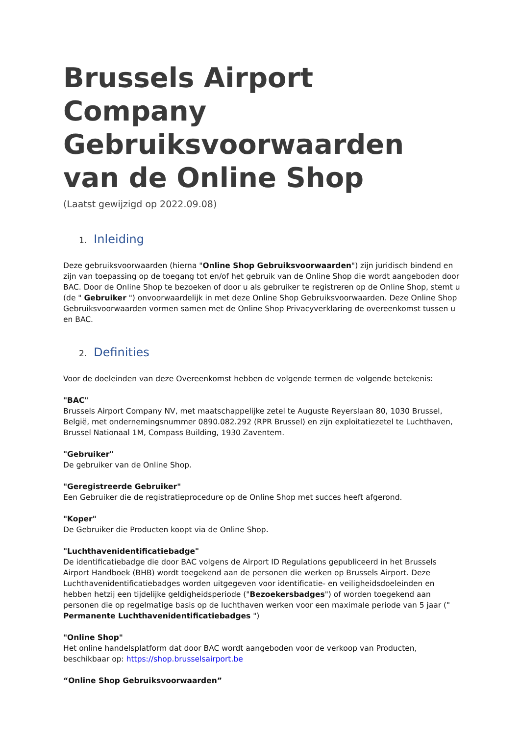Brussels Airport Company Gebruiksvoorwaarden van de Online Shop
(Laatst gewijzigd op 2022.09.08)
1. Inleiding
Deze gebruiksvoorwaarden (hierna "Online Shop Gebruiksvoorwaarden") zijn juridisch bindend en zijn van toepassing op de toegang tot en/of het gebruik van de Online Shop die wordt aangeboden door BAC. Door de Online Shop te bezoeken of door u als gebruiker te registreren op de Online Shop, stemt u (de " Gebruiker ") onvoorwaardelijk in met deze Online Shop Gebruiksvoorwaarden. Deze Online Shop Gebruiksvoorwaarden vormen samen met de Online Shop Privacyverklaring de overeenkomst tussen u en BAC.
2. Definities
Voor de doeleinden van deze Overeenkomst hebben de volgende termen de volgende betekenis:
"BAC"
Brussels Airport Company NV, met maatschappelijke zetel te Auguste Reyerslaan 80, 1030 Brussel, België, met ondernemingsnummer 0890.082.292 (RPR Brussel) en zijn exploitatiezetel te Luchthaven, Brussel Nationaal 1M, Compass Building, 1930 Zaventem.
"Gebruiker"
De gebruiker van de Online Shop.
"Geregistreerde Gebruiker"
Een Gebruiker die de registratieprocedure op de Online Shop met succes heeft afgerond.
"Koper"
De Gebruiker die Producten koopt via de Online Shop.
"Luchthavenidentificatiebadge"
De identificatiebadge die door BAC volgens de Airport ID Regulations gepubliceerd in het Brussels Airport Handboek (BHB) wordt toegekend aan de personen die werken op Brussels Airport. Deze Luchthavenidentificatiebadges worden uitgegeven voor identificatie- en veiligheidsdoeleinden en hebben hetzij een tijdelijke geldigheidsperiode ("Bezoekersbadges") of worden toegekend aan personen die op regelmatige basis op de luchthaven werken voor een maximale periode van 5 jaar (" Permanente Luchthavenidentificatiebadges ")
"Online Shop"
Het online handelsplatform dat door BAC wordt aangeboden voor de verkoop van Producten, beschikbaar op: https://shop.brusselsairport.be
“Online Shop Gebruiksvoorwaarden”